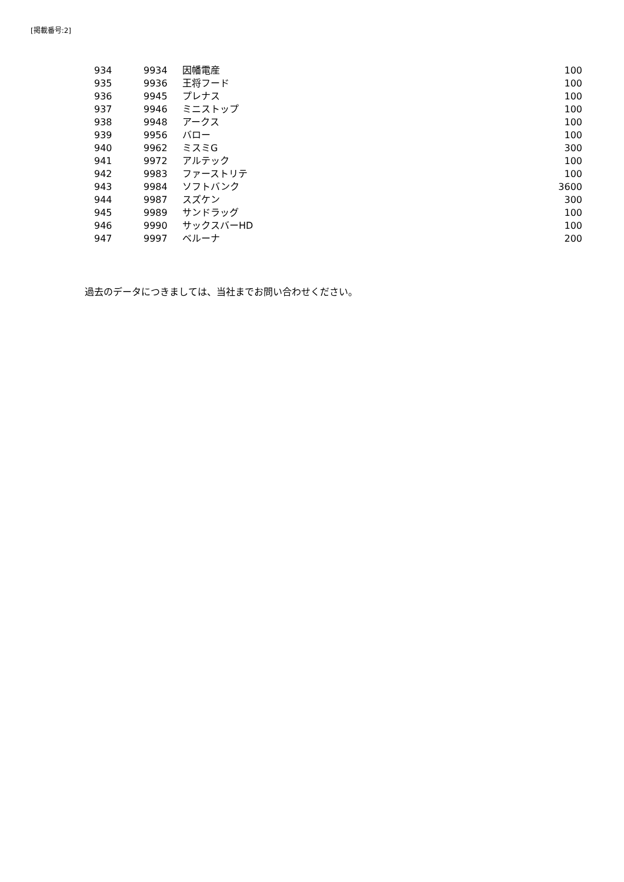[掲載番号:2]
| 934 | 9934 | 因幡電産 | 100 |
| 935 | 9936 | 王将フード | 100 |
| 936 | 9945 | プレナス | 100 |
| 937 | 9946 | ミニストップ | 100 |
| 938 | 9948 | アークス | 100 |
| 939 | 9956 | バロー | 100 |
| 940 | 9962 | ミスミG | 300 |
| 941 | 9972 | アルテック | 100 |
| 942 | 9983 | ファーストリテ | 100 |
| 943 | 9984 | ソフトバンク | 3600 |
| 944 | 9987 | スズケン | 300 |
| 945 | 9989 | サンドラッグ | 100 |
| 946 | 9990 | サックスバーHD | 100 |
| 947 | 9997 | ベルーナ | 200 |
過去のデータにつきましては、当社までお問い合わせください。